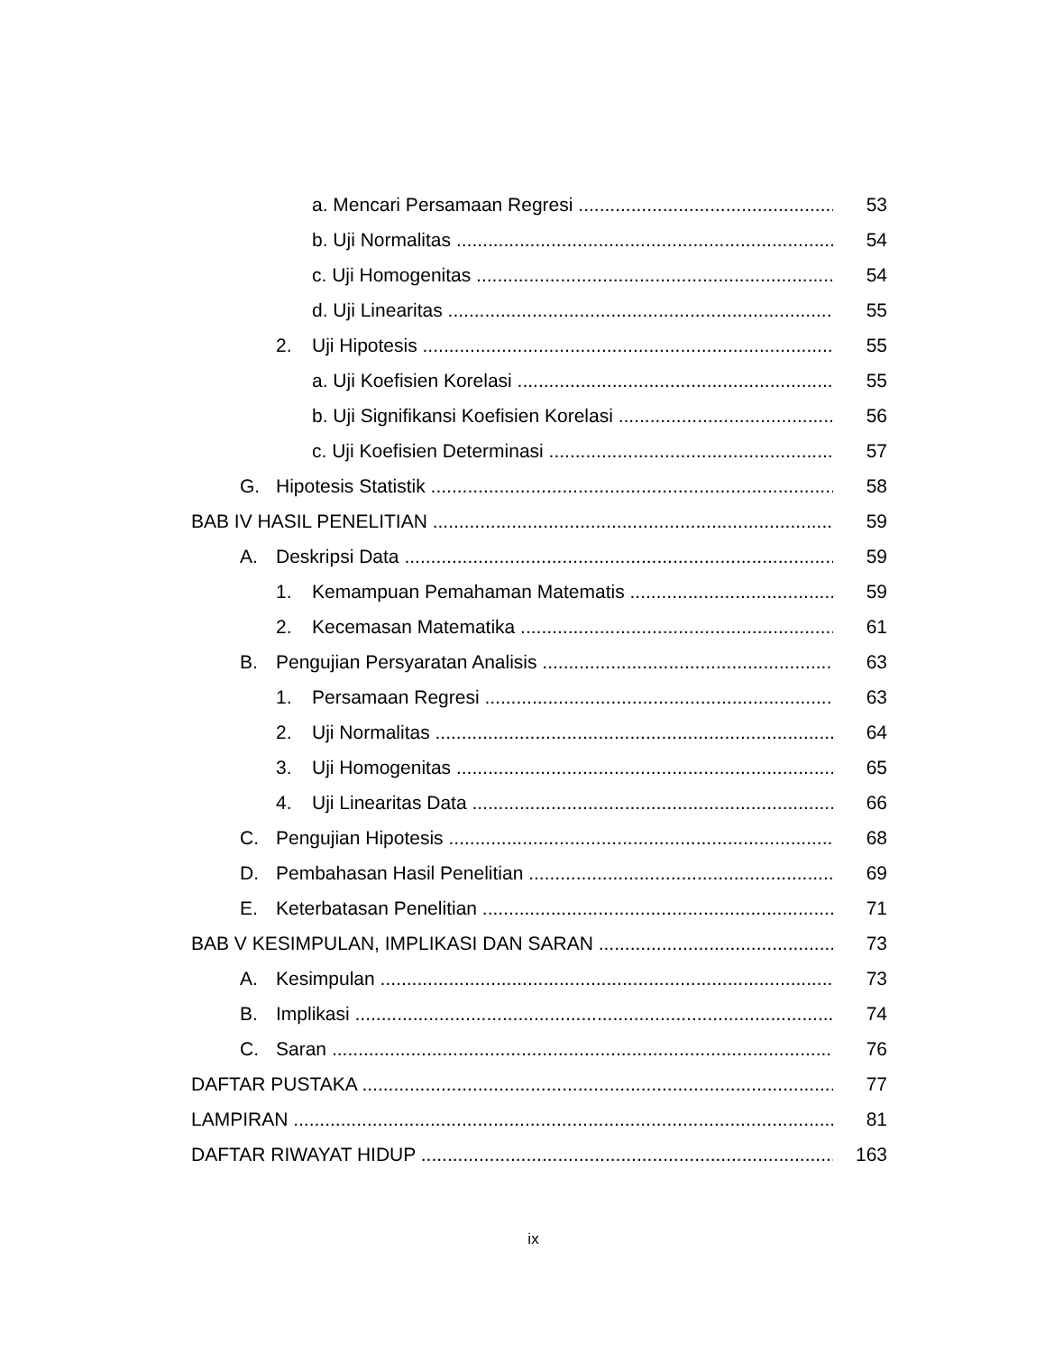a. Mencari Persamaan Regresi 53
b. Uji Normalitas 54
c. Uji Homogenitas 54
d. Uji Linearitas 55
2. Uji Hipotesis 55
a. Uji Koefisien Korelasi 55
b. Uji Signifikansi Koefisien Korelasi 56
c. Uji Koefisien Determinasi 57
G. Hipotesis Statistik 58
BAB IV HASIL PENELITIAN 59
A. Deskripsi Data 59
1. Kemampuan Pemahaman Matematis 59
2. Kecemasan Matematika 61
B. Pengujian Persyaratan Analisis 63
1. Persamaan Regresi 63
2. Uji Normalitas 64
3. Uji Homogenitas 65
4. Uji Linearitas Data 66
C. Pengujian Hipotesis 68
D. Pembahasan Hasil Penelitian 69
E. Keterbatasan Penelitian 71
BAB V KESIMPULAN, IMPLIKASI DAN SARAN 73
A. Kesimpulan 73
B. Implikasi 74
C. Saran 76
DAFTAR PUSTAKA 77
LAMPIRAN 81
DAFTAR RIWAYAT HIDUP 163
ix